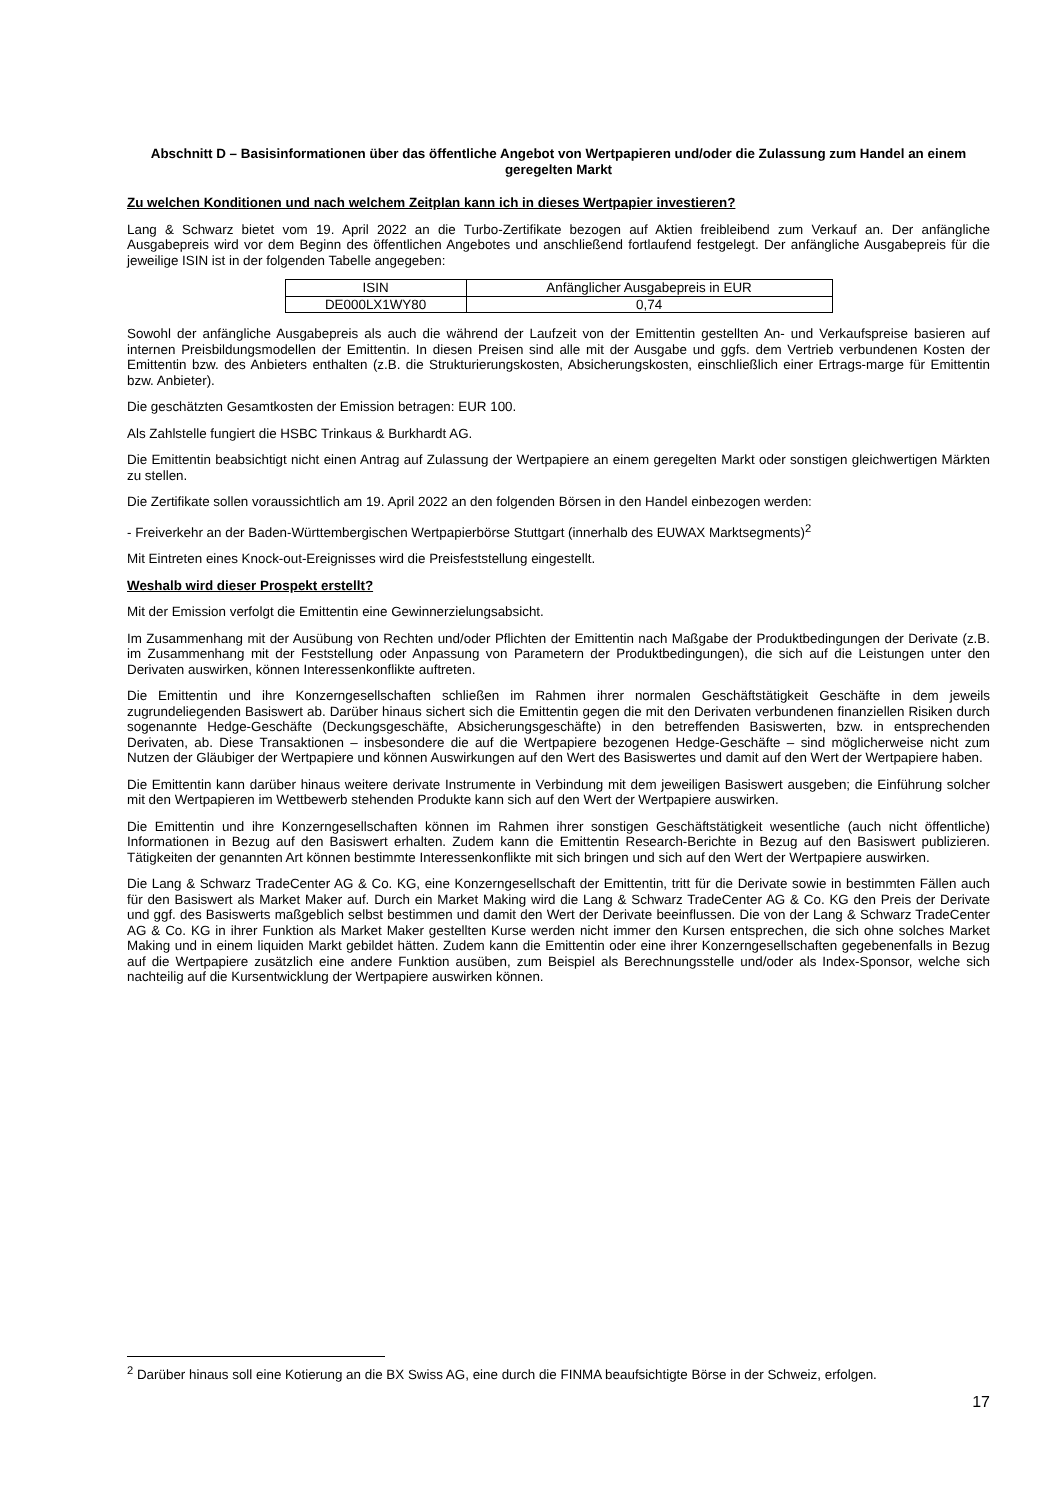Abschnitt D – Basisinformationen über das öffentliche Angebot von Wertpapieren und/oder die Zulassung zum Handel an einem geregelten Markt
Zu welchen Konditionen und nach welchem Zeitplan kann ich in dieses Wertpapier investieren?
Lang & Schwarz bietet vom 19. April 2022 an die Turbo-Zertifikate bezogen auf Aktien freibleibend zum Verkauf an. Der anfängliche Ausgabepreis wird vor dem Beginn des öffentlichen Angebotes und anschließend fortlaufend festgelegt. Der anfängliche Ausgabepreis für die jeweilige ISIN ist in der folgenden Tabelle angegeben:
| ISIN | Anfänglicher Ausgabepreis in EUR |
| DE000LX1WY80 | 0,74 |
Sowohl der anfängliche Ausgabepreis als auch die während der Laufzeit von der Emittentin gestellten An- und Verkaufspreise basieren auf internen Preisbildungsmodellen der Emittentin. In diesen Preisen sind alle mit der Ausgabe und ggfs. dem Vertrieb verbundenen Kosten der Emittentin bzw. des Anbieters enthalten (z.B. die Strukturierungskosten, Absicherungskosten, einschließlich einer Ertrags-marge für Emittentin bzw. Anbieter).
Die geschätzten Gesamtkosten der Emission betragen: EUR 100.
Als Zahlstelle fungiert die HSBC Trinkaus & Burkhardt AG.
Die Emittentin beabsichtigt nicht einen Antrag auf Zulassung der Wertpapiere an einem geregelten Markt oder sonstigen gleichwertigen Märkten zu stellen.
Die Zertifikate sollen voraussichtlich am 19. April 2022 an den folgenden Börsen in den Handel einbezogen werden:
- Freiverkehr an der Baden-Württembergischen Wertpapierbörse Stuttgart (innerhalb des EUWAX Marktsegments)<sup>2</sup>
Mit Eintreten eines Knock-out-Ereignisses wird die Preisfeststellung eingestellt.
Weshalb wird dieser Prospekt erstellt?
Mit der Emission verfolgt die Emittentin eine Gewinnerzielungsabsicht.
Im Zusammenhang mit der Ausübung von Rechten und/oder Pflichten der Emittentin nach Maßgabe der Produktbedingungen der Derivate (z.B. im Zusammenhang mit der Feststellung oder Anpassung von Parametern der Produktbedingungen), die sich auf die Leistungen unter den Derivaten auswirken, können Interessenkonflikte auftreten.
Die Emittentin und ihre Konzerngesellschaften schließen im Rahmen ihrer normalen Geschäftstätigkeit Geschäfte in dem jeweils zugrundeliegenden Basiswert ab. Darüber hinaus sichert sich die Emittentin gegen die mit den Derivaten verbundenen finanziellen Risiken durch sogenannte Hedge-Geschäfte (Deckungsgeschäfte, Absicherungsgeschäfte) in den betreffenden Basiswerten, bzw. in entsprechenden Derivaten, ab. Diese Transaktionen – insbesondere die auf die Wertpapiere bezogenen Hedge-Geschäfte – sind möglicherweise nicht zum Nutzen der Gläubiger der Wertpapiere und können Auswirkungen auf den Wert des Basiswertes und damit auf den Wert der Wertpapiere haben.
Die Emittentin kann darüber hinaus weitere derivate Instrumente in Verbindung mit dem jeweiligen Basiswert ausgeben; die Einführung solcher mit den Wertpapieren im Wettbewerb stehenden Produkte kann sich auf den Wert der Wertpapiere auswirken.
Die Emittentin und ihre Konzerngesellschaften können im Rahmen ihrer sonstigen Geschäftstätigkeit wesentliche (auch nicht öffentliche) Informationen in Bezug auf den Basiswert erhalten. Zudem kann die Emittentin Research-Berichte in Bezug auf den Basiswert publizieren. Tätigkeiten der genannten Art können bestimmte Interessenkonflikte mit sich bringen und sich auf den Wert der Wertpapiere auswirken.
Die Lang & Schwarz TradeCenter AG & Co. KG, eine Konzerngesellschaft der Emittentin, tritt für die Derivate sowie in bestimmten Fällen auch für den Basiswert als Market Maker auf. Durch ein Market Making wird die Lang & Schwarz TradeCenter AG & Co. KG den Preis der Derivate und ggf. des Basiswerts maßgeblich selbst bestimmen und damit den Wert der Derivate beeinflussen. Die von der Lang & Schwarz TradeCenter AG & Co. KG in ihrer Funktion als Market Maker gestellten Kurse werden nicht immer den Kursen entsprechen, die sich ohne solches Market Making und in einem liquiden Markt gebildet hätten. Zudem kann die Emittentin oder eine ihrer Konzerngesellschaften gegebenenfalls in Bezug auf die Wertpapiere zusätzlich eine andere Funktion ausüben, zum Beispiel als Berechnungsstelle und/oder als Index-Sponsor, welche sich nachteilig auf die Kursentwicklung der Wertpapiere auswirken können.
<sup>2</sup> Darüber hinaus soll eine Kotierung an die BX Swiss AG, eine durch die FINMA beaufsichtigte Börse in der Schweiz, erfolgen.
17